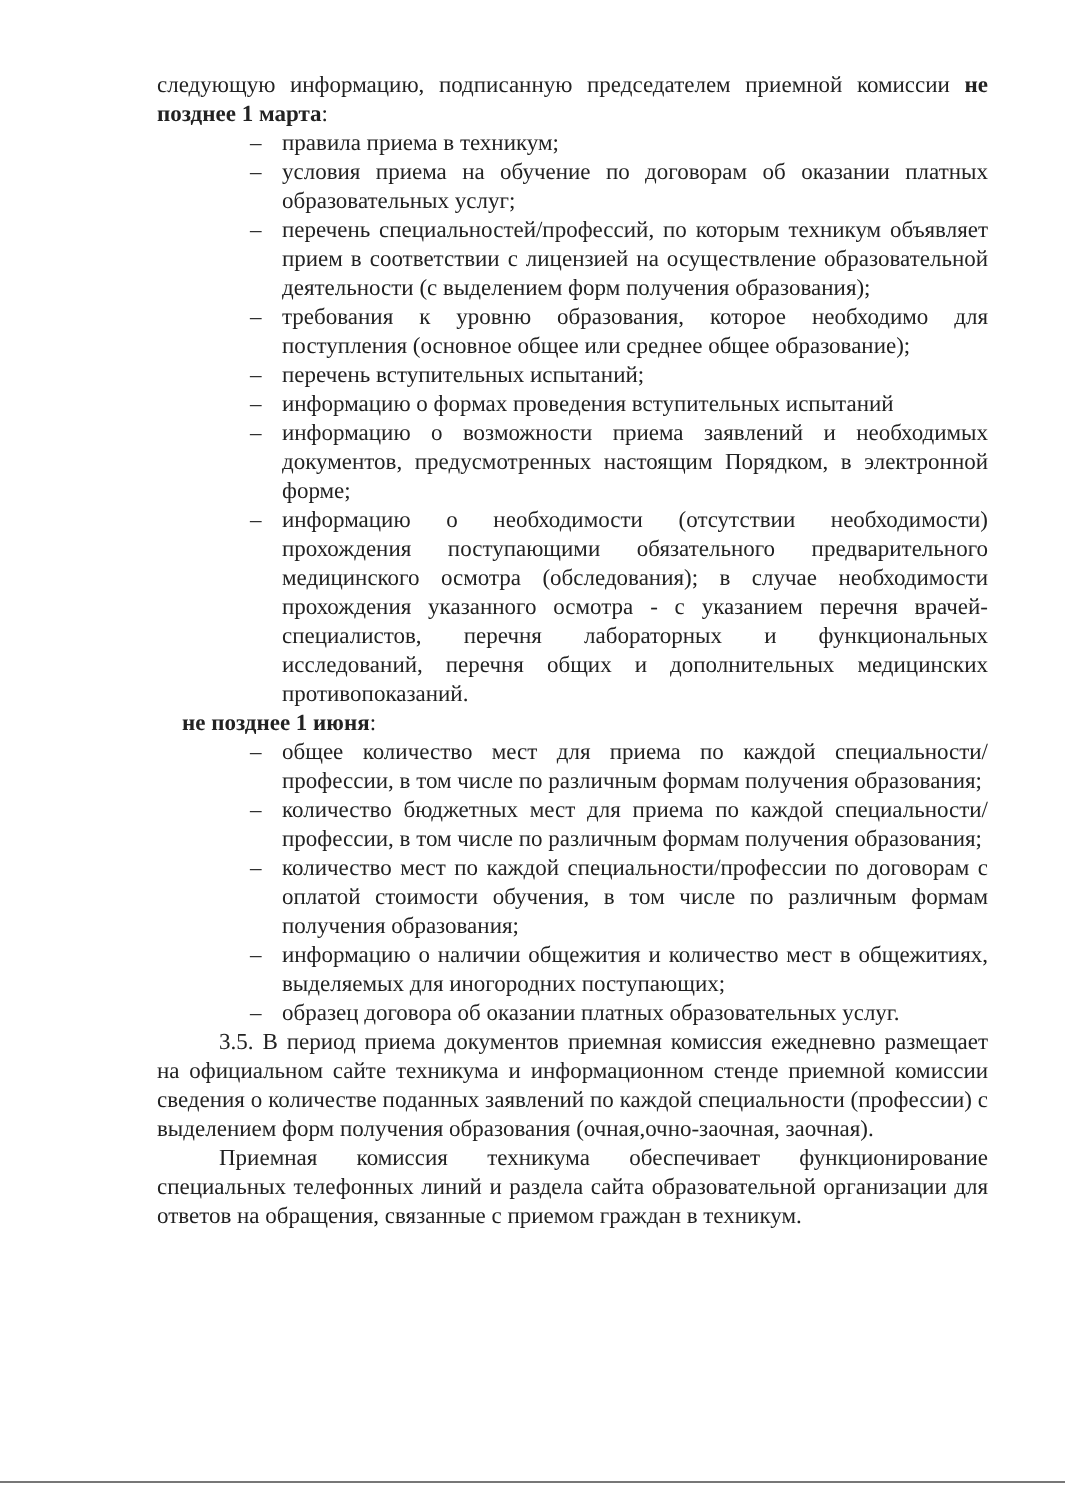следующую информацию, подписанную председателем приемной комиссии не позднее 1 марта:
– правила приема в техникум;
– условия приема на обучение по договорам об оказании платных образовательных услуг;
– перечень специальностей/профессий, по которым техникум объявляет прием в соответствии с лицензией на осуществление образовательной деятельности (с выделением форм получения образования);
– требования к уровню образования, которое необходимо для поступления (основное общее или среднее общее образование);
– перечень вступительных испытаний;
– информацию о формах проведения вступительных испытаний
– информацию о возможности приема заявлений и необходимых документов, предусмотренных настоящим Порядком, в электронной форме;
– информацию о необходимости (отсутствии необходимости) прохождения поступающими обязательного предварительного медицинского осмотра (обследования); в случае необходимости прохождения указанного осмотра - с указанием перечня врачей-специалистов, перечня лабораторных и функциональных исследований, перечня общих и дополнительных медицинских противопоказаний.
не позднее 1 июня:
– общее количество мест для приема по каждой специальности/профессии, в том числе по различным формам получения образования;
– количество бюджетных мест для приема по каждой специальности/профессии, в том числе по различным формам получения образования;
– количество мест по каждой специальности/профессии по договорам с оплатой стоимости обучения, в том числе по различным формам получения образования;
– информацию о наличии общежития и количество мест в общежитиях, выделяемых для иногородних поступающих;
– образец договора об оказании платных образовательных услуг.
3.5. В период приема документов приемная комиссия ежедневно размещает на официальном сайте техникума и информационном стенде приемной комиссии сведения о количестве поданных заявлений по каждой специальности (профессии) с выделением форм получения образования (очная,очно-заочная, заочная).
Приемная комиссия техникума обеспечивает функционирование специальных телефонных линий и раздела сайта образовательной организации для ответов на обращения, связанные с приемом граждан в техникум.